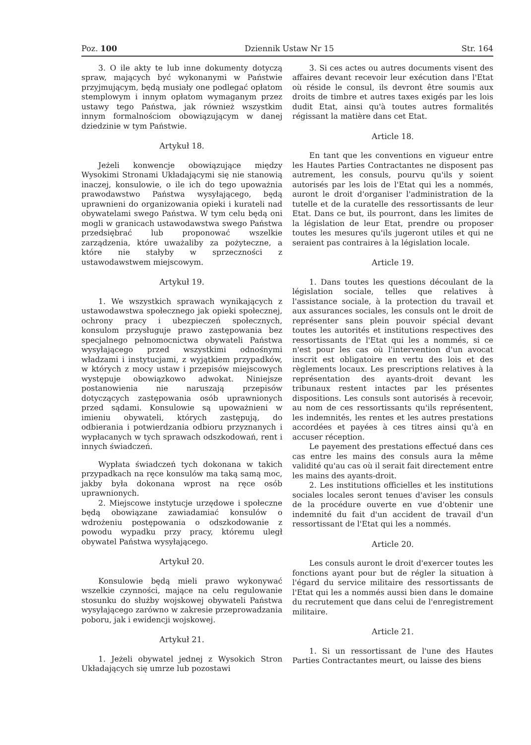Poz. 100 Dziennik Ustaw Nr 15 Str. 164
3. O ile akty te lub inne dokumenty dotyczą spraw, mających być wykonanymi w Państwie przyjmującym, będą musiały one podlegać opłatom stemplowym i innym opłatom wymaganym przez ustawy tego Państwa, jak również wszystkim innym formalnościom obowiązującym w danej dziedzinie w tym Państwie.
Artykuł 18.
Jeżeli konwencje obowiązujące między Wysokimi Stronami Układającymi się nie stanowią inaczej, konsulowie, o ile ich do tego upoważnia prawodawstwo Państwa wysyłającego, będą uprawnieni do organizowania opieki i kurateli nad obywatelami swego Państwa. W tym celu będą oni mogli w granicach ustawodawstwa swego Państwa przedsiębrać lub proponować wszelkie zarządzenia, które uważaliby za pożyteczne, a które nie stałyby w sprzeczności z ustawodawstwem miejscowym.
Artykuł 19.
1. We wszystkich sprawach wynikających z ustawodawstwa społecznego jak opieki społecznej, ochrony pracy i ubezpieczeń społecznych, konsulom przysługuje prawo zastępowania bez specjalnego pełnomocnictwa obywateli Państwa wysyłającego przed wszystkimi odnośnymi władzami i instytucjami, z wyjątkiem przypadków, w których z mocy ustaw i przepisów miejscowych występuje obowiązkowo adwokat. Niniejsze postanowienia nie naruszają przepisów dotyczących zastępowania osób uprawnionych przed sądami. Konsulowie są upoważnieni w imieniu obywateli, których zastępują, do odbierania i potwierdzania odbioru przyznanych i wypłacanych w tych sprawach odszkodowań, rent i innych świadczeń.
Wypłata świadczeń tych dokonana w takich przypadkach na ręce konsulów ma taką samą moc, jakby była dokonana wprost na ręce osób uprawnionych.
2. Miejscowe instytucje urzędowe i społeczne będą obowiązane zawiadamiać konsulów o wdrożeniu postępowania o odszkodowanie z powodu wypadku przy pracy, któremu uległ obywatel Państwa wysyłającego.
Artykuł 20.
Konsulowie będą mieli prawo wykonywać wszelkie czynności, mające na celu regulowanie stosunku do służby wojskowej obywateli Państwa wysyłającego zarówno w zakresie przeprowadzania poboru, jak i ewidencji wojskowej.
Artykuł 21.
1. Jeżeli obywatel jednej z Wysokich Stron Układających się umrze lub pozostawi
3. Si ces actes ou autres documents visent des affaires devant recevoir leur exécution dans l'Etat où réside le consul, ils devront être soumis aux droits de timbre et autres taxes exigés par les lois dudit Etat, ainsi qu'à toutes autres formalités régissant la matière dans cet Etat.
Article 18.
En tant que les conventions en vigueur entre les Hautes Parties Contractantes ne disposent pas autrement, les consuls, pourvu qu'ils y soient autorisés par les lois de l'Etat qui les a nommés, auront le droit d'organiser l'administration de la tutelle et de la curatelle des ressortissants de leur Etat. Dans ce but, ils pourront, dans les limites de la législation de leur Etat, prendre ou proposer toutes les mesures qu'ils jugeront utiles et qui ne seraient pas contraires à la législation locale.
Article 19.
1. Dans toutes les questions découlant de la législation sociale, telles que relatives à l'assistance sociale, à la protection du travail et aux assurances sociales, les consuls ont le droit de représenter sans plein pouvoir spécial devant toutes les autorités et institutions respectives des ressortissants de l'Etat qui les a nommés, si ce n'est pour les cas où l'intervention d'un avocat inscrit est obligatoire en vertu des lois et des règlements locaux. Les prescriptions relatives à la représentation des ayants-droit devant les tribunaux restent intactes par les présentes dispositions. Les consuls sont autorisés à recevoir, au nom de ces ressortissants qu'ils représentent, les indemnités, les rentes et les autres prestations accordées et payées à ces titres ainsi qu'à en accuser réception.
Le payement des prestations effectué dans ces cas entre les mains des consuls aura la même validité qu'au cas où il serait fait directement entre les mains des ayants-droit.
2. Les institutions officielles et les institutions sociales locales seront tenues d'aviser les consuls de la procédure ouverte en vue d'obtenir une indemnité du fait d'un accident de travail d'un ressortissant de l'Etat qui les a nommés.
Article 20.
Les consuls auront le droit d'exercer toutes les fonctions ayant pour but de régler la situation à l'égard du service militaire des ressortissants de l'Etat qui les a nommés aussi bien dans le domaine du recrutement que dans celui de l'enregistrement militaire.
Article 21.
1. Si un ressortissant de l'une des Hautes Parties Contractantes meurt, ou laisse des biens